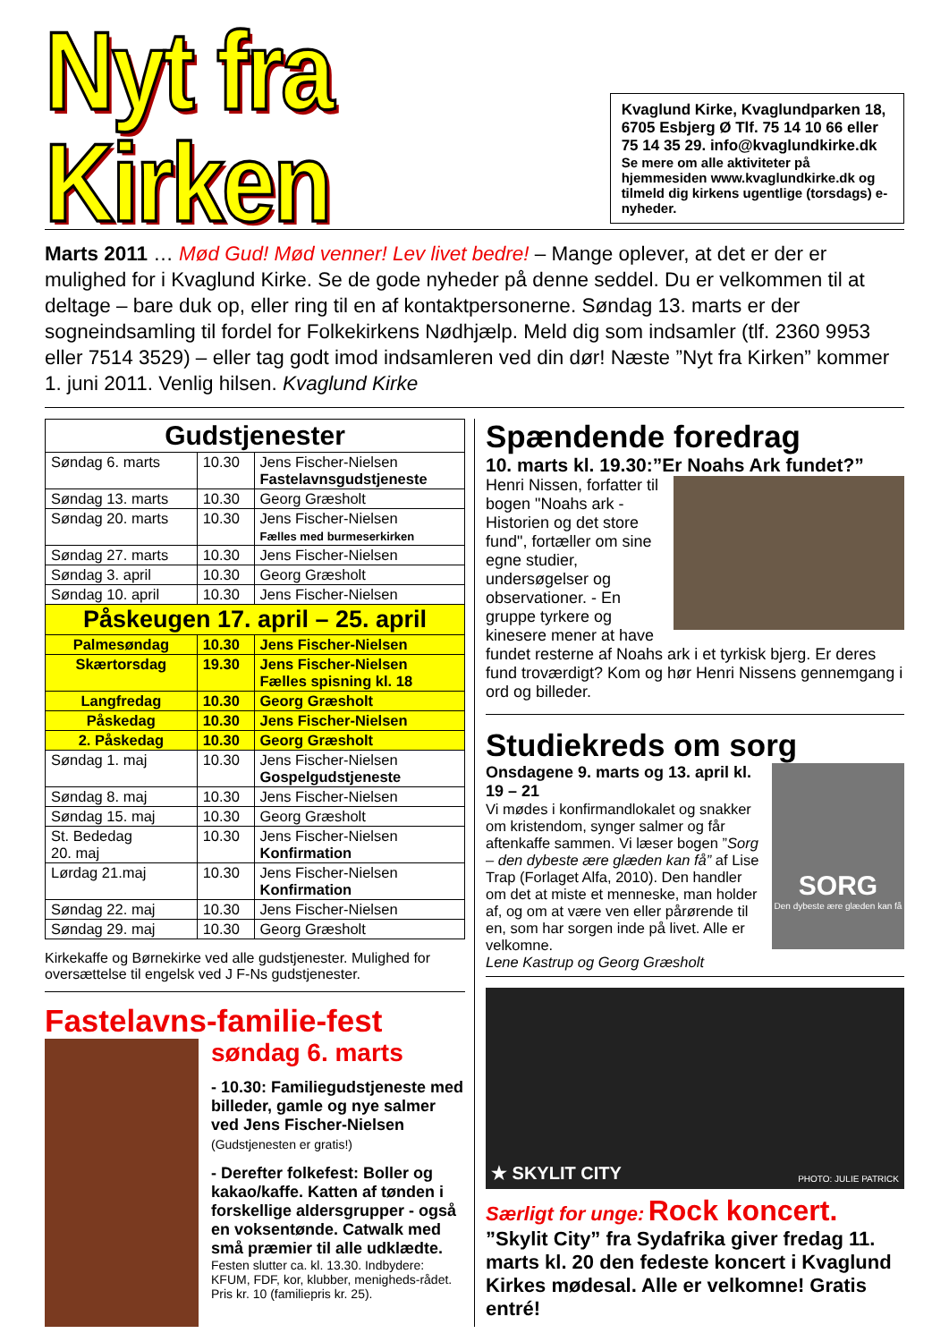Nyt fra Kirken
Kvaglund Kirke, Kvaglundparken 18, 6705 Esbjerg Ø Tlf. 75 14 10 66 eller 75 14 35 29. info@kvaglundkirke.dk
Se mere om alle aktiviteter på hjemmesiden www.kvaglundkirke.dk og tilmeld dig kirkens ugentlige (torsdags) e-nyheder.
Marts 2011 … Mød Gud! Mød venner! Lev livet bedre! – Mange oplever, at det er der er mulighed for i Kvaglund Kirke. Se de gode nyheder på denne seddel. Du er velkommen til at deltage – bare duk op, eller ring til en af kontaktpersonerne. Søndag 13. marts er der sogneindsamling til fordel for Folkekirkens Nødhjælp. Meld dig som indsamler (tlf. 2360 9953 eller 7514 3529) – eller tag godt imod indsamleren ved din dør! Næste ”Nyt fra Kirken” kommer 1. juni 2011. Venlig hilsen. Kvaglund Kirke
| Gudstjenester | | |
| --- | --- | --- |
| Søndag 6. marts | 10.30 | Jens Fischer-Nielsen Fastelavnsgudstjeneste |
| Søndag 13. marts | 10.30 | Georg Græsholt |
| Søndag 20. marts | 10.30 | Jens Fischer-Nielsen Fælles med burmeserkirken |
| Søndag 27. marts | 10.30 | Jens Fischer-Nielsen |
| Søndag 3. april | 10.30 | Georg Græsholt |
| Søndag 10. april | 10.30 | Jens Fischer-Nielsen |
| Påskeugen 17. april – 25. april | | |
| Palmesøndag | 10.30 | Jens Fischer-Nielsen |
| Skærtorsdag | 19.30 | Jens Fischer-Nielsen Fælles spisning kl. 18 |
| Langfredag | 10.30 | Georg Græsholt |
| Påskedag | 10.30 | Jens Fischer-Nielsen |
| 2. Påskedag | 10.30 | Georg Græsholt |
| Søndag 1. maj | 10.30 | Jens Fischer-Nielsen Gospelgudstjeneste |
| Søndag 8. maj | 10.30 | Jens Fischer-Nielsen |
| Søndag 15. maj | 10.30 | Georg Græsholt |
| St. Bededag 20. maj | 10.30 | Jens Fischer-Nielsen Konfirmation |
| Lørdag 21.maj | 10.30 | Jens Fischer-Nielsen Konfirmation |
| Søndag 22. maj | 10.30 | Jens Fischer-Nielsen |
| Søndag 29. maj | 10.30 | Georg Græsholt |
Kirkekaffe og Børnekirke ved alle gudstjenester. Mulighed for oversættelse til engelsk ved J F-Ns gudstjenester.
Fastelavns-familie-fest
søndag 6. marts
- 10.30: Familiegudstjeneste med billeder, gamle og nye salmer ved Jens Fischer-Nielsen (Gudstjenesten er gratis!)
- Derefter folkefest: Boller og kakao/kaffe. Katten af tønden i forskellige aldersgrupper - også en voksentønde. Catwalk med små præmier til alle udklædte.
Festen slutter ca. kl. 13.30. Indbydere: KFUM, FDF, kor, klubber, menigheds-rådet. Pris kr. 10 (familiepris kr. 25).
Spændende foredrag
10. marts kl. 19.30:”Er Noahs Ark fundet?”
Henri Nissen, forfatter til bogen "Noahs ark - Historien og det store fund", fortæller om sine egne studier, undersøgelser og observationer. - En gruppe tyrkere og kinesere mener at have fundet resterne af Noahs ark i et tyrkisk bjerg. Er deres fund troværdigt? Kom og hør Henri Nissens gennemgang i ord og billeder.
Studiekreds om sorg
SORG
Den dybeste ære glæden kan få
Onsdagene 9. marts og 13. april kl. 19 – 21
Vi mødes i konfirmandlokalet og snakker om kristendom, synger salmer og får aftenkaffe sammen. Vi læser bogen ”Sorg – den dybeste ære glæden kan få” af Lise Trap (Forlaget Alfa, 2010). Den handler om det at miste et menneske, man holder af, og om at være ven eller pårørende til en, som har sorgen inde på livet. Alle er velkomne.
Lene Kastrup og Georg Græsholt
★ SKYLIT CITY PHOTO: JULIE PATRICK
Særligt for unge: Rock koncert.
”Skylit City” fra Sydafrika giver fredag 11. marts kl. 20 den fedeste koncert i Kvaglund Kirkes mødesal. Alle er velkomne! Gratis entré!